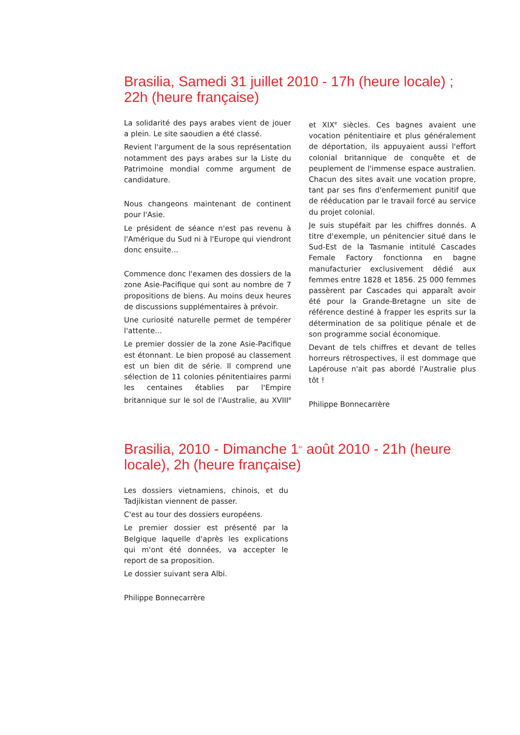Brasilia, Samedi 31 juillet 2010 - 17h (heure locale) ; 22h (heure française)
La solidarité des pays arabes vient de jouer a plein. Le site saoudien a été classé.
Revient l'argument de la sous représentation notamment des pays arabes sur la Liste du Patrimoine mondial comme argument de candidature.
Nous changeons maintenant de continent pour l'Asie.
Le président de séance n'est pas revenu à l'Amérique du Sud ni à l'Europe qui viendront donc ensuite...
Commence donc l'examen des dossiers de la zone Asie-Pacifique qui sont au nombre de 7 propositions de biens. Au moins deux heures de discussions supplémentaires à prévoir.
Une curiosité naturelle permet de tempérer l'attente...
Le premier dossier de la zone Asie-Pacifique est étonnant. Le bien proposé au classement est un bien dit de série. Il comprend une sélection de 11 colonies pénitentiaires parmi les centaines établies par l'Empire britannique sur le sol de l'Australie, au XVIII<sup>e</sup> et XIX<sup>e</sup> siècles. Ces bagnes avaient une vocation pénitentiaire et plus généralement de déportation, ils appuyaient aussi l'effort colonial britannique de conquête et de peuplement de l'immense espace australien. Chacun des sites avait une vocation propre, tant par ses fins d'enfermement punitif que de rééducation par le travail forcé au service du projet colonial.
Je suis stupéfait par les chiffres donnés. A titre d'exemple, un pénitencier situé dans le Sud-Est de la Tasmanie intitulé Cascades Female Factory fonctionna en bagne manufacturier exclusivement dédié aux femmes entre 1828 et 1856. 25 000 femmes passèrent par Cascades qui apparaît avoir été pour la Grande-Bretagne un site de référence destiné à frapper les esprits sur la détermination de sa politique pénale et de son programme social économique.
Devant de tels chiffres et devant de telles horreurs rétrospectives, il est dommage que Lapérouse n'ait pas abordé l'Australie plus tôt !
Philippe Bonnecarrère
Brasilia, 2010 - Dimanche 1<sup>er</sup> août 2010 - 21h (heure locale), 2h (heure française)
Les dossiers vietnamiens, chinois, et du Tadjikistan viennent de passer.
C'est au tour des dossiers européens.
Le premier dossier est présenté par la Belgique laquelle d'après les explications qui m'ont été données, va accepter le report de sa proposition.
Le dossier suivant sera Albi.
Philippe Bonnecarrère